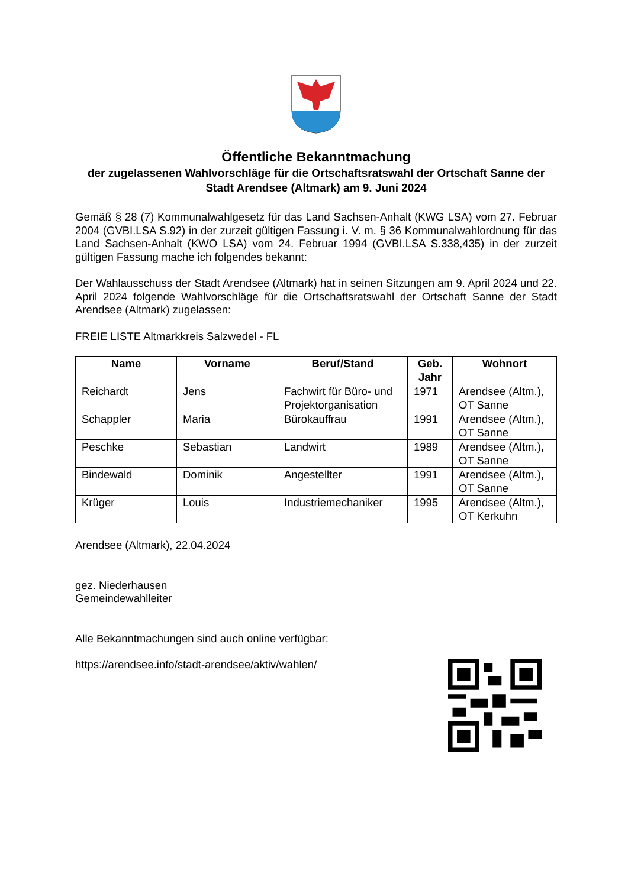Öffentliche Bekanntmachung
der zugelassenen Wahlvorschläge für die Ortschaftsratswahl der Ortschaft Sanne der Stadt Arendsee (Altmark) am 9. Juni 2024
Gemäß § 28 (7) Kommunalwahlgesetz für das Land Sachsen-Anhalt (KWG LSA) vom 27. Februar 2004 (GVBI.LSA S.92) in der zurzeit gültigen Fassung i. V. m. § 36 Kommunalwahlordnung für das Land Sachsen-Anhalt (KWO LSA) vom 24. Februar 1994 (GVBI.LSA S.338,435) in der zurzeit gültigen Fassung mache ich folgendes bekannt:
Der Wahlausschuss der Stadt Arendsee (Altmark) hat in seinen Sitzungen am 9. April 2024 und 22. April 2024 folgende Wahlvorschläge für die Ortschaftsratswahl der Ortschaft Sanne der Stadt Arendsee (Altmark) zugelassen:
FREIE LISTE Altmarkkreis Salzwedel - FL
| Name | Vorname | Beruf/Stand | Geb. Jahr | Wohnort |
| --- | --- | --- | --- | --- |
| Reichardt | Jens | Fachwirt für Büro- und Projektorganisation | 1971 | Arendsee (Altm.), OT Sanne |
| Schappler | Maria | Bürokauffrau | 1991 | Arendsee (Altm.), OT Sanne |
| Peschke | Sebastian | Landwirt | 1989 | Arendsee (Altm.), OT Sanne |
| Bindewald | Dominik | Angestellter | 1991 | Arendsee (Altm.), OT Sanne |
| Krüger | Louis | Industriemechaniker | 1995 | Arendsee (Altm.), OT Kerkuhn |
Arendsee (Altmark), 22.04.2024
gez. Niederhausen
Gemeindewahlleiter
Alle Bekanntmachungen sind auch online verfügbar:
https://arendsee.info/stadt-arendsee/aktiv/wahlen/